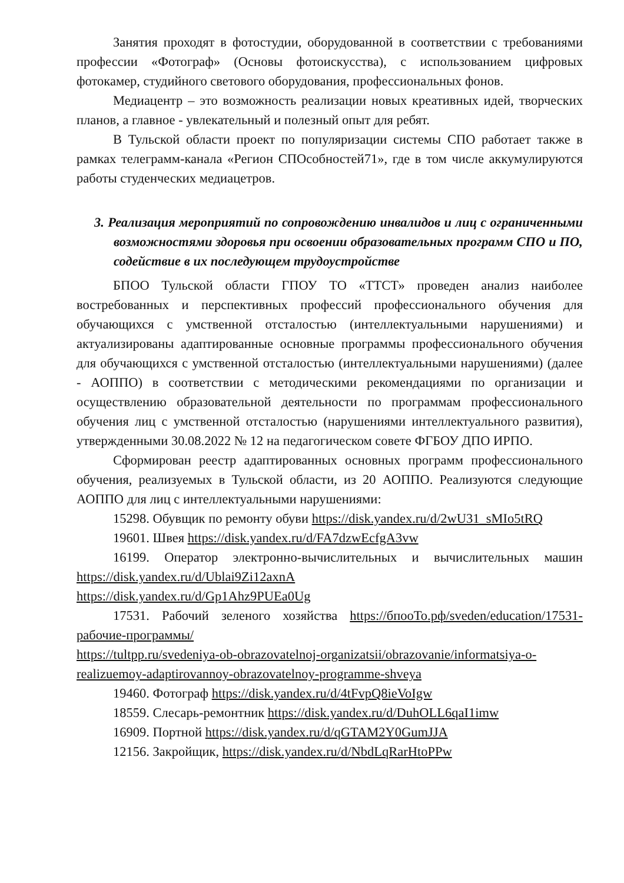Занятия проходят в фотостудии, оборудованной в соответствии с требованиями профессии «Фотограф» (Основы фотоискусства), с использованием цифровых фотокамер, студийного светового оборудования, профессиональных фонов.
Медиацентр – это возможность реализации новых креативных идей, творческих планов, а главное - увлекательный и полезный опыт для ребят.
В Тульской области проект по популяризации системы СПО работает также в рамках телеграмм-канала «Регион СПОсобностей71», где в том числе аккумулируются работы студенческих медиацетров.
3. Реализация мероприятий по сопровождению инвалидов и лиц с ограниченными возможностями здоровья при освоении образовательных программ СПО и ПО, содействие в их последующем трудоустройстве
БПОО Тульской области ГПОУ ТО «ТТСТ» проведен анализ наиболее востребованных и перспективных профессий профессионального обучения для обучающихся с умственной отсталостью (интеллектуальными нарушениями) и актуализированы адаптированные основные программы профессионального обучения для обучающихся с умственной отсталостью (интеллектуальными нарушениями) (далее - АОППО) в соответствии с методическими рекомендациями по организации и осуществлению образовательной деятельности по программам профессионального обучения лиц с умственной отсталостью (нарушениями интеллектуального развития), утвержденными 30.08.2022 № 12 на педагогическом совете ФГБОУ ДПО ИРПО.
Сформирован реестр адаптированных основных программ профессионального обучения, реализуемых в Тульской области, из 20 АОППО. Реализуются следующие АОППО для лиц с интеллектуальными нарушениями:
15298. Обувщик по ремонту обуви https://disk.yandex.ru/d/2wU31_sMIo5tRQ
19601. Швея https://disk.yandex.ru/d/FA7dzwEcfgA3vw
16199. Оператор электронно-вычислительных и вычислительных машин https://disk.yandex.ru/d/Ublai9Zi12axnA
https://disk.yandex.ru/d/Gp1Ahz9PUEa0Ug
17531. Рабочий зеленого хозяйства https://бпооТо.рф/sveden/education/17531-рабочие-программы/
https://tultpp.ru/svedeniya-ob-obrazovatelnoj-organizatsii/obrazovanie/informatsiya-o-realizuemoy-adaptirovannoy-obrazovatelnoy-programme-shveya
19460. Фотограф https://disk.yandex.ru/d/4tFvpQ8ieVoIgw
18559. Слесарь-ремонтник https://disk.yandex.ru/d/DuhOLL6qaI1imw
16909. Портной https://disk.yandex.ru/d/qGTAM2Y0GumJJA
12156. Закройщик, https://disk.yandex.ru/d/NbdLqRarHtoPPw